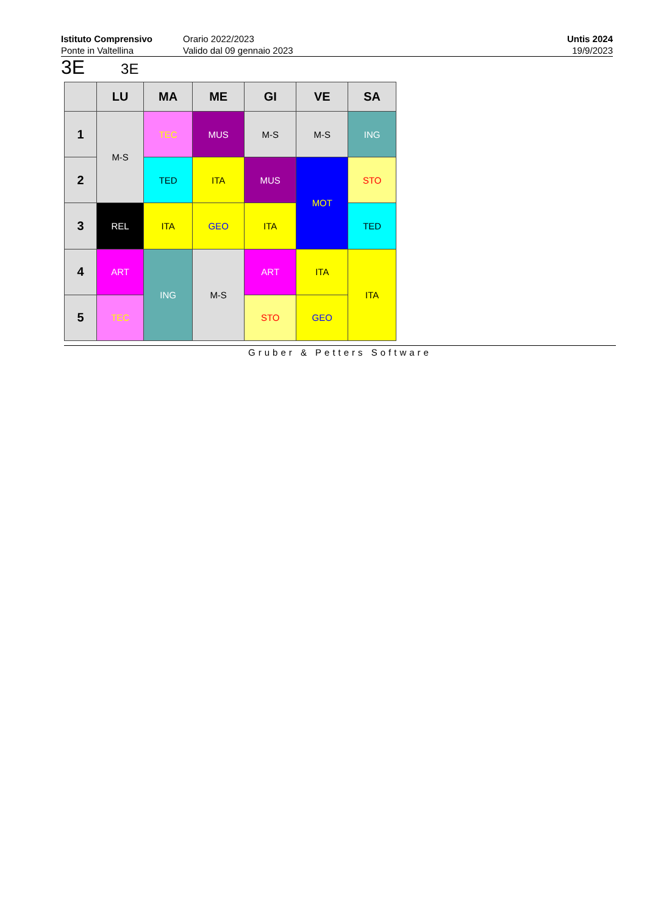Istituto Comprensivo
Ponte in Valtellina
Orario 2022/2023
Valido dal 09 gennaio 2023
Untis 2024
19/9/2023
3E 3E
| | LU | MA | ME | GI | VE | SA |
| --- | --- | --- | --- | --- | --- | --- |
| 1 | M-S | TEC | MUS | M-S | M-S | ING |
| 2 | | TED | ITA | MUS | MOT | STO |
| 3 | REL | ITA | GEO | ITA | | TED |
| 4 | ART | ING | M-S | ART | ITA | ITA |
| 5 | TEC | | | STO | GEO | |
Gruber & Petters Software